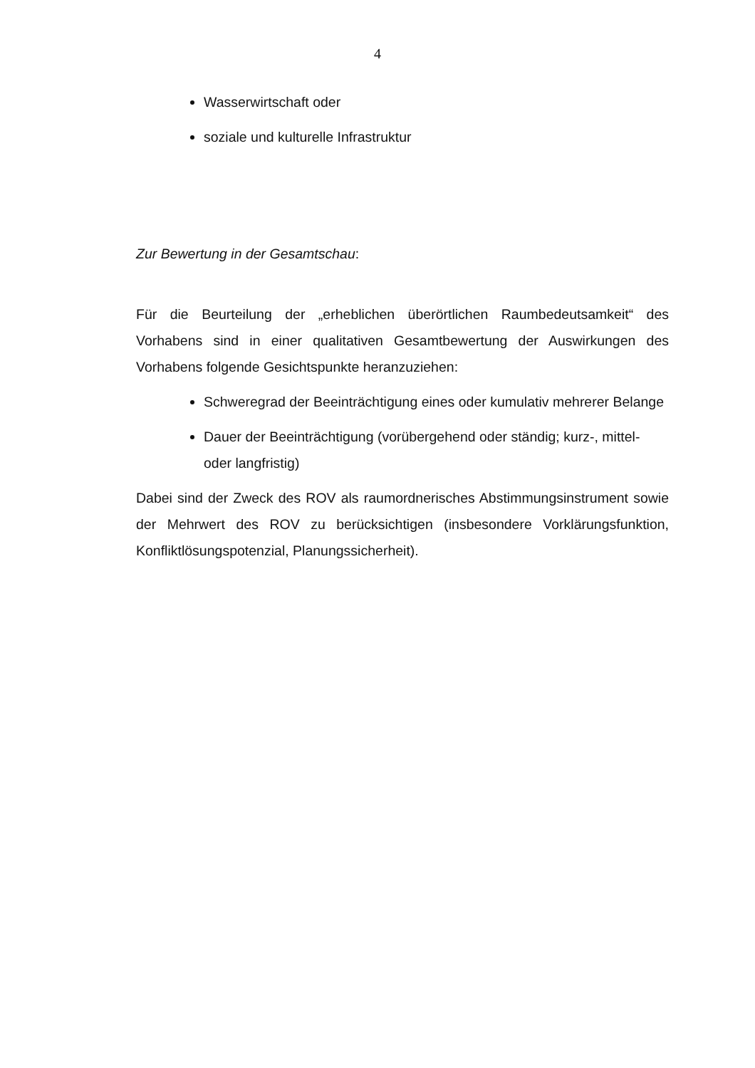4
Wasserwirtschaft oder
soziale und kulturelle Infrastruktur
Zur Bewertung in der Gesamtschau:
Für die Beurteilung der „erheblichen überörtlichen Raumbedeutsamkeit“ des Vorhabens sind in einer qualitativen Gesamtbewertung der Auswirkungen des Vorhabens folgende Gesichtspunkte heranzuziehen:
Schweregrad der Beeinträchtigung eines oder kumulativ mehrerer Belange
Dauer der Beeinträchtigung (vorübergehend oder ständig; kurz-, mit­tel- oder langfristig)
Dabei sind der Zweck des ROV als raumordnerisches Abstimmungsinstrument sowie der Mehrwert des ROV zu berücksichtigen (insbesondere Vorklärungs­funktion, Konfliktlösungspotenzial, Planungssicherheit).